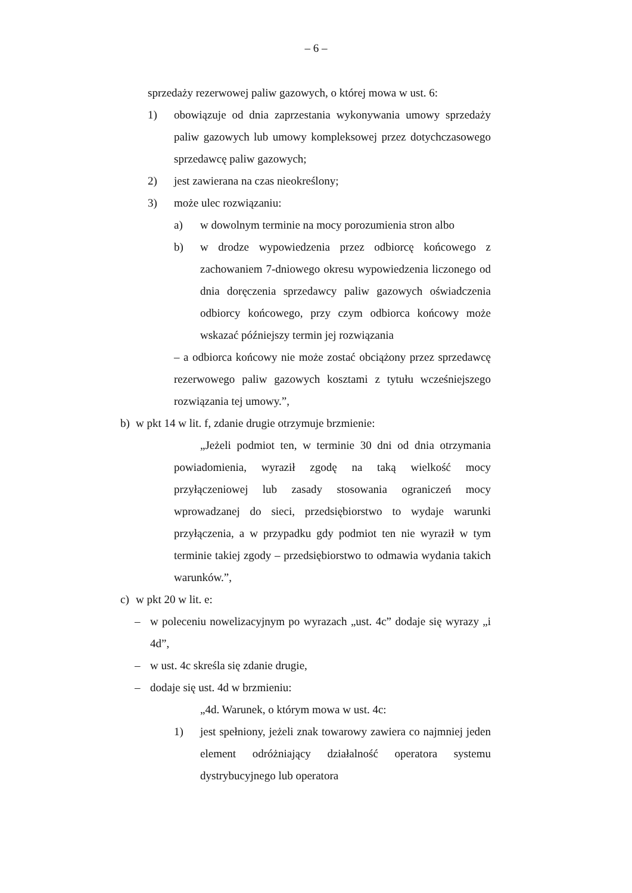– 6 –
sprzedaży rezerwowej paliw gazowych, o której mowa w ust. 6:
1) obowiązuje od dnia zaprzestania wykonywania umowy sprzedaży paliw gazowych lub umowy kompleksowej przez dotychczasowego sprzedawcę paliw gazowych;
2) jest zawierana na czas nieokreślony;
3) może ulec rozwiązaniu:
a) w dowolnym terminie na mocy porozumienia stron albo
b) w drodze wypowiedzenia przez odbiorcę końcowego z zachowaniem 7-dniowego okresu wypowiedzenia liczonego od dnia doręczenia sprzedawcy paliw gazowych oświadczenia odbiorcy końcowego, przy czym odbiorca końcowy może wskazać późniejszy termin jej rozwiązania
– a odbiorca końcowy nie może zostać obciążony przez sprzedawcę rezerwowego paliw gazowych kosztami z tytułu wcześniejszego rozwiązania tej umowy.”,
b) w pkt 14 w lit. f, zdanie drugie otrzymuje brzmienie:
„Jeżeli podmiot ten, w terminie 30 dni od dnia otrzymania powiadomienia, wyraził zgodę na taką wielkość mocy przyłączeniowej lub zasady stosowania ograniczeń mocy wprowadzanej do sieci, przedsiębiorstwo to wydaje warunki przyłączenia, a w przypadku gdy podmiot ten nie wyraził w tym terminie takiej zgody – przedsiębiorstwo to odmawia wydania takich warunków.”,
c) w pkt 20 w lit. e:
– w poleceniu nowelizacyjnym po wyrazach „ust. 4c” dodaje się wyrazy „i 4d”,
– w ust. 4c skreśla się zdanie drugie,
– dodaje się ust. 4d w brzmieniu:
„4d. Warunek, o którym mowa w ust. 4c:
1) jest spełniony, jeżeli znak towarowy zawiera co najmniej jeden element odróżniający działalność operatora systemu dystrybucyjnego lub operatora